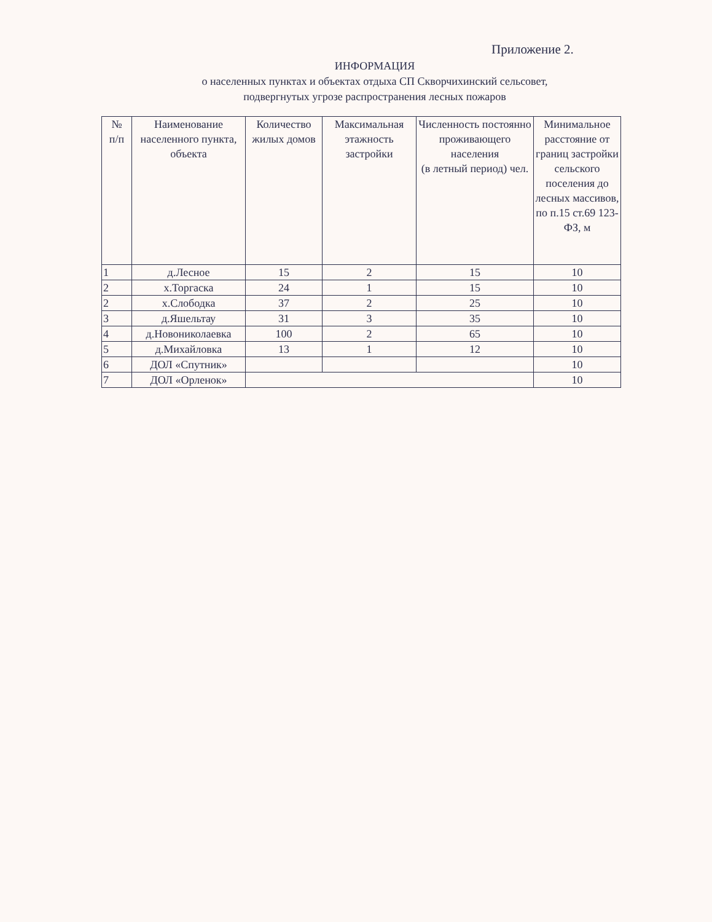Приложение 2.
ИНФОРМАЦИЯ
о населенных пунктах и объектах отдыха СП Скворчихинский сельсовет,
подвергнутых угрозе распространения лесных пожаров
| № п/п | Наименование населенного пункта, объекта | Количество жилых домов | Максимальная этажность застройки | Численность постоянно проживающего населения (в летный период) чел. | Минимальное расстояние от границ застройки сельского поселения до лесных массивов, по п.15 ст.69 123-ФЗ, м |
| --- | --- | --- | --- | --- | --- |
| 1 | д.Лесное | 15 | 2 | 15 | 10 |
| 2 | х.Торгаска | 24 | 1 | 15 | 10 |
| 2 | х.Слободка | 37 | 2 | 25 | 10 |
| 3 | д.Яшельтау | 31 | 3 | 35 | 10 |
| 4 | д.Новониколаевка | 100 | 2 | 65 | 10 |
| 5 | д.Михайловка | 13 | 1 | 12 | 10 |
| 6 | ДОЛ «Спутник» | | | | 10 |
| 7 | ДОЛ «Орленок» | | | | 10 |